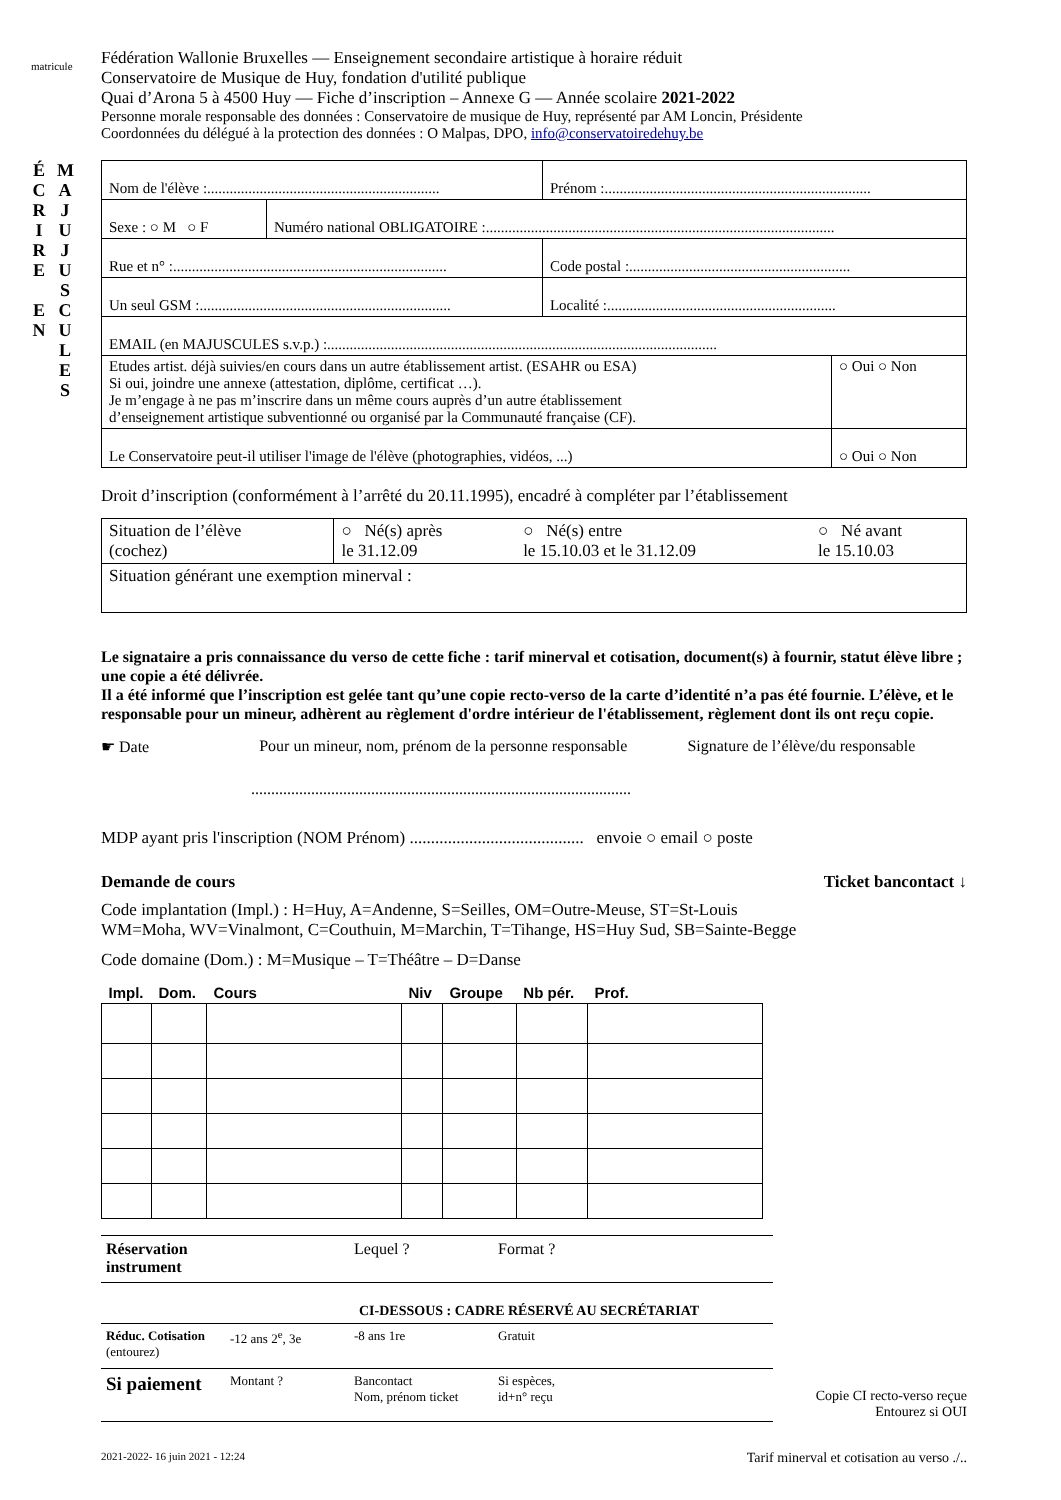matricule
É C R I R E
E N
M A J U J U S C U L E S
Fédération Wallonie Bruxelles — Enseignement secondaire artistique à horaire réduit
Conservatoire de Musique de Huy, fondation d'utilité publique
Quai d’Arona 5 à 4500 Huy — Fiche d’inscription – Annexe G — Année scolaire 2021-2022
Personne morale responsable des données : Conservatoire de musique de Huy, représenté par AM Loncin, Présidente
Coordonnées du délégué à la protection des données : O Malpas, DPO, info@conservatoiredehuy.be
| Nom de l'élève :.............................................................. | | Prénom :....................................................................... | |
| Sexe : ○ M ○ F | Numéro national OBLIGATOIRE :............................................................................................. | | |
| Rue et n° :......................................................................... | | Code postal :........................................................... | |
| Un seul GSM :................................................................... | | Localité :............................................................. | |
| EMAIL (en MAJUSCULES s.v.p.) :........................................................................................................ | | | |
| Etudes artist. déjà suivies/en cours dans un autre établissement artist. (ESAHR ou ESA) Si oui, joindre une annexe (attestation, diplôme, certificat …). Je m’engage à ne pas m’inscrire dans un même cours auprès d’un autre établissement d’enseignement artistique subventionné ou organisé par la Communauté française (CF). | | | ○ Oui ○ Non |
| Le Conservatoire peut-il utiliser l'image de l'élève (photographies, vidéos, ...) | | | ○ Oui ○ Non |
Droit d’inscription (conformément à l’arrêté du 20.11.1995), encadré à compléter par l’établissement
| Situation de l’élève (cochez) | ○ Né(s) après le 31.12.09 | ○ Né(s) entre le 15.10.03 et le 31.12.09 | ○ Né avant le 15.10.03 |
| Situation générant une exemption minerval : | | | |
Le signataire a pris connaissance du verso de cette fiche : tarif minerval et cotisation, document(s) à fournir, statut élève libre ; une copie a été délivrée.
Il a été informé que l’inscription est gelée tant qu’une copie recto-verso de la carte d’identité n’a pas été fournie. L’élève, et le responsable pour un mineur, adhèrent au règlement d'ordre intérieur de l'établissement, règlement dont ils ont reçu copie.
☛ Date Pour un mineur, nom, prénom de la personne responsable Signature de l’élève/du responsable
...............................................................................................
MDP ayant pris l'inscription (NOM Prénom) ......................................... envoie ○ email ○ poste
Demande de cours Ticket bancontact ↓
Code implantation (Impl.) : H=Huy, A=Andenne, S=Seilles, OM=Outre-Meuse, ST=St-Louis
WM=Moha, WV=Vinalmont, C=Couthuin, M=Marchin, T=Tihange, HS=Huy Sud, SB=Sainte-Begge
Code domaine (Dom.) : M=Musique – T=Théâtre – D=Danse
| Impl. | Dom. | Cours | Niv | Groupe | Nb pér. | Prof. |
| --- | --- | --- | --- | --- | --- | --- |
Réservation
instrument Lequel ? Format ?
CI-DESSOUS : CADRE RÉSERVÉ AU SECRÉTARIAT
Réduc. Cotisation
(entourez) -12 ans 2<sup>e</sup>, 3e -8 ans 1re Gratuit
Si paiement Montant ? Bancontact
Nom, prénom ticket Si espèces,
id+n° reçu
Copie CI recto-verso reçue
Entourez si OUI
2021-2022- 16 juin 2021 - 12:24 Tarif minerval et cotisation au verso ./..